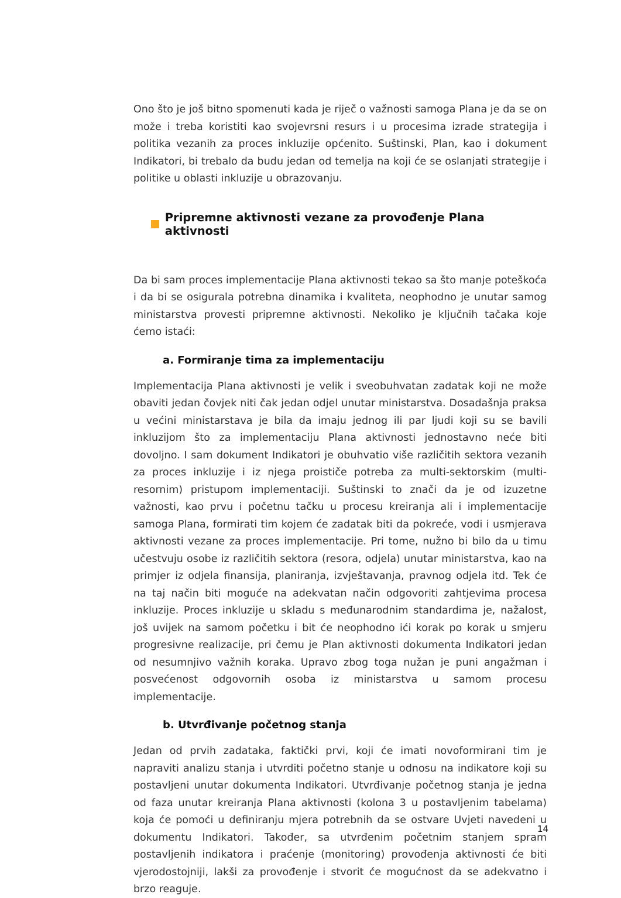Ono što je još bitno spomenuti kada je riječ o važnosti samoga Plana je da se on može i treba koristiti kao svojevrsni resurs i u procesima izrade strategija i politika vezanih za proces inkluzije općenito. Suštinski, Plan, kao i dokument Indikatori, bi trebalo da budu jedan od temelja na koji će se oslanjati strategije i politike u oblasti inkluzije u obrazovanju.
Pripremne aktivnosti vezane za provođenje Plana aktivnosti
Da bi sam proces implementacije Plana aktivnosti tekao sa što manje poteškoća i da bi se osigurala potrebna dinamika i kvaliteta, neophodno je unutar samog ministarstva provesti pripremne aktivnosti. Nekoliko je ključnih tačaka koje ćemo istaći:
a. Formiranje tima za implementaciju
Implementacija Plana aktivnosti je velik i sveobuhvatan zadatak koji ne može obaviti jedan čovjek niti čak jedan odjel unutar ministarstva. Dosadašnja praksa u većini ministarstava je bila da imaju jednog ili par ljudi koji su se bavili inkluzijom što za implementaciju Plana aktivnosti jednostavno neće biti dovoljno. I sam dokument Indikatori je obuhvatio više različitih sektora vezanih za proces inkluzije i iz njega proističe potreba za multi-sektorskim (multi-resornim) pristupom implementaciji. Suštinski to znači da je od izuzetne važnosti, kao prvu i početnu tačku u procesu kreiranja ali i implementacije samoga Plana, formirati tim kojem će zadatak biti da pokreće, vodi i usmjerava aktivnosti vezane za proces implementacije. Pri tome, nužno bi bilo da u timu učestvuju osobe iz različitih sektora (resora, odjela) unutar ministarstva, kao na primjer iz odjela finansija, planiranja, izvještavanja, pravnog odjela itd. Tek će na taj način biti moguće na adekvatan način odgovoriti zahtjevima procesa inkluzije. Proces inkluzije u skladu s međunarodnim standardima je, nažalost, još uvijek na samom početku i bit će neophodno ići korak po korak u smjeru progresivne realizacije, pri čemu je Plan aktivnosti dokumenta Indikatori jedan od nesumnjivo važnih koraka. Upravo zbog toga nužan je puni angažman i posvećenost odgovornih osoba iz ministarstva u samom procesu implementacije.
b. Utvrđivanje početnog stanja
Jedan od prvih zadataka, faktički prvi, koji će imati novoformirani tim je napraviti analizu stanja i utvrditi početno stanje u odnosu na indikatore koji su postavljeni unutar dokumenta Indikatori. Utvrđivanje početnog stanja je jedna od faza unutar kreiranja Plana aktivnosti (kolona 3 u postavljenim tabelama) koja će pomoći u definiranju mjera potrebnih da se ostvare Uvjeti navedeni u dokumentu Indikatori. Također, sa utvrđenim početnim stanjem spram postavljenih indikatora i praćenje (monitoring) provođenja aktivnosti će biti vjerodostojniji, lakši za provođenje i stvorit će mogućnost da se adekvatno i brzo reaguje.
14